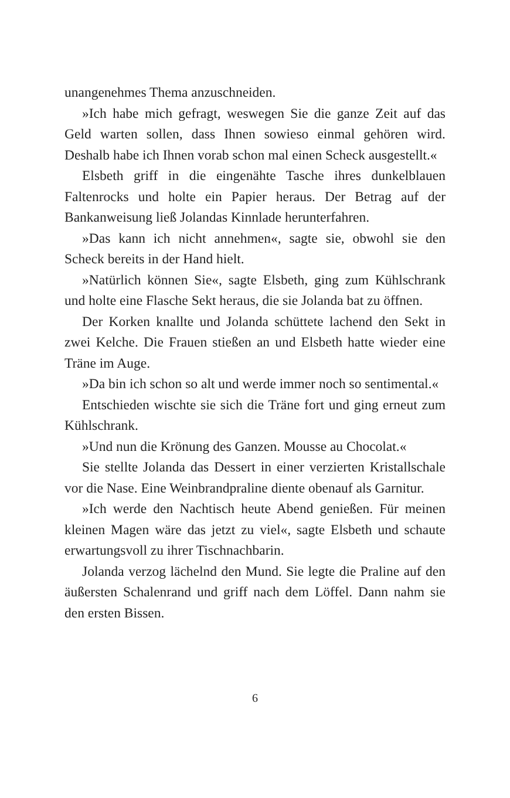unangenehmes Thema anzuschneiden.
»Ich habe mich gefragt, weswegen Sie die ganze Zeit auf das Geld warten sollen, dass Ihnen sowieso einmal gehören wird. Deshalb habe ich Ihnen vorab schon mal einen Scheck ausgestellt.«
Elsbeth griff in die eingenähte Tasche ihres dunkelblauen Faltenrocks und holte ein Papier heraus. Der Betrag auf der Bankanweisung ließ Jolandas Kinnlade herunterfahren.
»Das kann ich nicht annehmen«, sagte sie, obwohl sie den Scheck bereits in der Hand hielt.
»Natürlich können Sie«, sagte Elsbeth, ging zum Kühlschrank und holte eine Flasche Sekt heraus, die sie Jolanda bat zu öffnen.
Der Korken knallte und Jolanda schüttete lachend den Sekt in zwei Kelche. Die Frauen stießen an und Elsbeth hatte wieder eine Träne im Auge.
»Da bin ich schon so alt und werde immer noch so sentimental.«
Entschieden wischte sie sich die Träne fort und ging erneut zum Kühlschrank.
»Und nun die Krönung des Ganzen. Mousse au Chocolat.«
Sie stellte Jolanda das Dessert in einer verzierten Kristallschale vor die Nase. Eine Weinbrandpraline diente obenauf als Garnitur.
»Ich werde den Nachtisch heute Abend genießen. Für meinen kleinen Magen wäre das jetzt zu viel«, sagte Elsbeth und schaute erwartungsvoll zu ihrer Tischnachbarin.
Jolanda verzog lächelnd den Mund. Sie legte die Praline auf den äußersten Schalenrand und griff nach dem Löffel. Dann nahm sie den ersten Bissen.
6